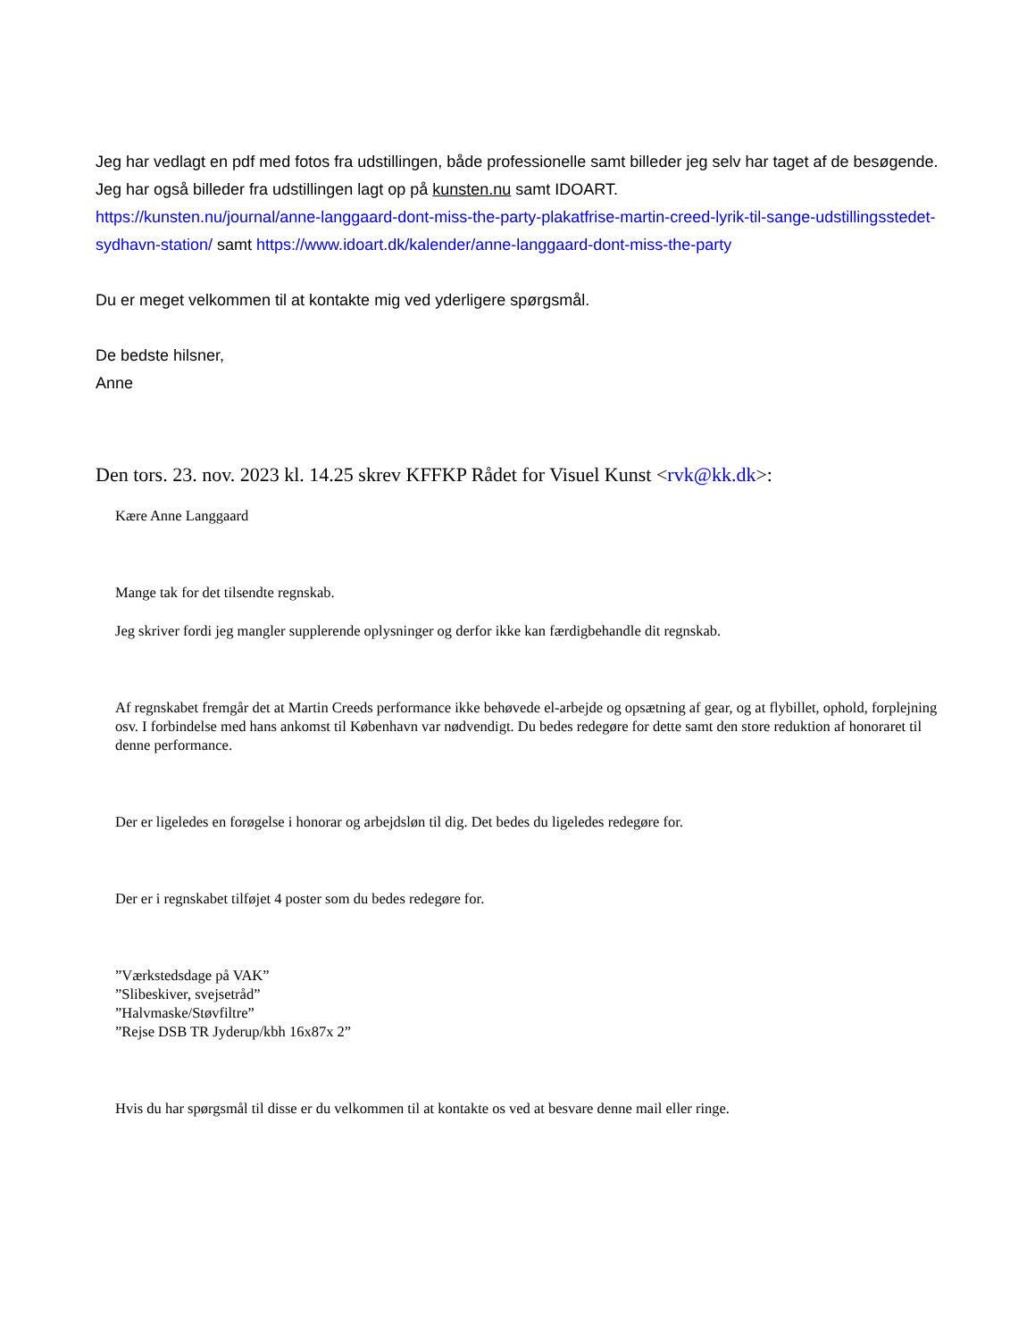Jeg har vedlagt en pdf med fotos fra udstillingen, både professionelle samt billeder jeg selv har taget af de besøgende. Jeg har også billeder fra udstillingen lagt op på kunsten.nu samt IDOART.
https://kunsten.nu/journal/anne-langgaard-dont-miss-the-party-plakatfrise-martin-creed-lyrik-til-sange-udstillingsstedet-sydhavn-station/ samt https://www.idoart.dk/kalender/anne-langgaard-dont-miss-the-party
Du er meget velkommen til at kontakte mig ved yderligere spørgsmål.
De bedste hilsner,
Anne
Den tors. 23. nov. 2023 kl. 14.25 skrev KFFKP Rådet for Visuel Kunst <rvk@kk.dk>:
Kære Anne Langgaard
Mange tak for det tilsendte regnskab.
Jeg skriver fordi jeg mangler supplerende oplysninger og derfor ikke kan færdigbehandle dit regnskab.
Af regnskabet fremgår det at Martin Creeds performance ikke behøvede el-arbejde og opsætning af gear, og at flybillet, ophold, forplejning osv. I forbindelse med hans ankomst til København var nødvendigt. Du bedes redegøre for dette samt den store reduktion af honoraret til denne performance.
Der er ligeledes en forøgelse i honorar og arbejdsløn til dig. Det bedes du ligeledes redegøre for.
Der er i regnskabet tilføjet 4 poster som du bedes redegøre for.
”Værkstedsdage på VAK”
”Slibeskiver, svejsetråd”
”Halvmaske/Støvfiltre”
”Rejse DSB TR Jyderup/kbh 16x87x 2”
Hvis du har spørgsmål til disse er du velkommen til at kontakte os ved at besvare denne mail eller ringe.